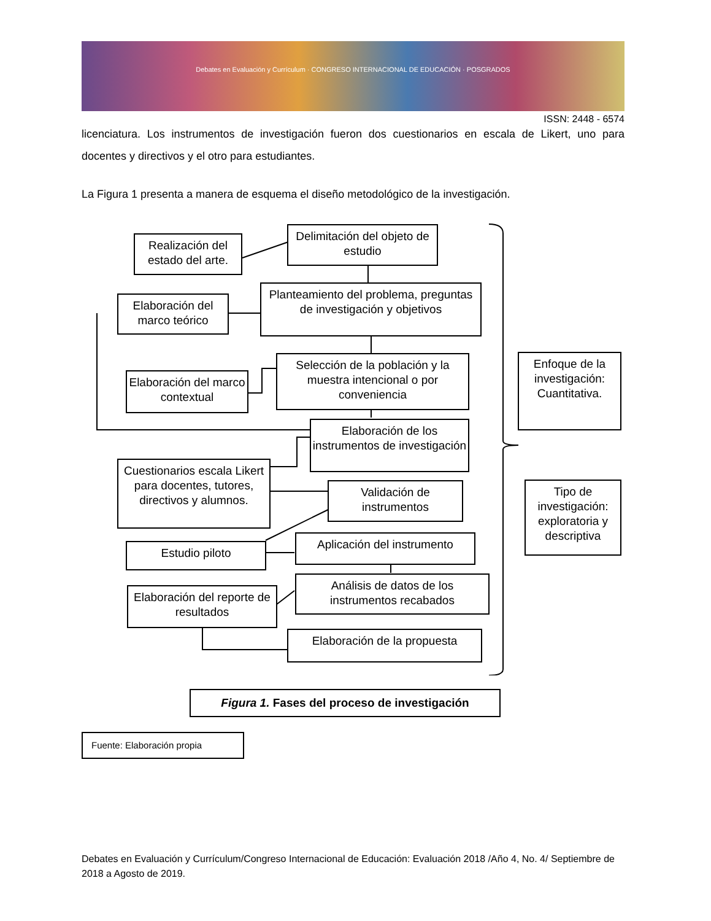Debates en Evaluación y Currículum · CONGRESO INTERNACIONAL DE EDUCACIÓN · POSGRADOS
ISSN: 2448 - 6574
licenciatura. Los instrumentos de investigación fueron dos cuestionarios en escala de Likert, uno para docentes y directivos y el otro para estudiantes.
La Figura 1 presenta a manera de esquema el diseño metodológico de la investigación.
Realización del estado del arte.
Delimitación del objeto de estudio
Elaboración del marco teórico
Planteamiento del problema, preguntas de investigación y objetivos
Elaboración del marco contextual
Selección de la población y la muestra intencional o por conveniencia
Elaboración de los instrumentos de investigación
Cuestionarios escala Likert para docentes, tutores, directivos y alumnos.
Validación de instrumentos
Estudio piloto
Aplicación del instrumento
Elaboración del reporte de resultados
Análisis de datos de los instrumentos recabados
Elaboración de la propuesta
Enfoque de la investigación: Cuantitativa.
Tipo de investigación: exploratoria y descriptiva
Figura 1. Fases del proceso de investigación
Fuente: Elaboración propia
Debates en Evaluación y Currículum/Congreso Internacional de Educación: Evaluación 2018 /Año 4, No. 4/ Septiembre de 2018 a Agosto de 2019.